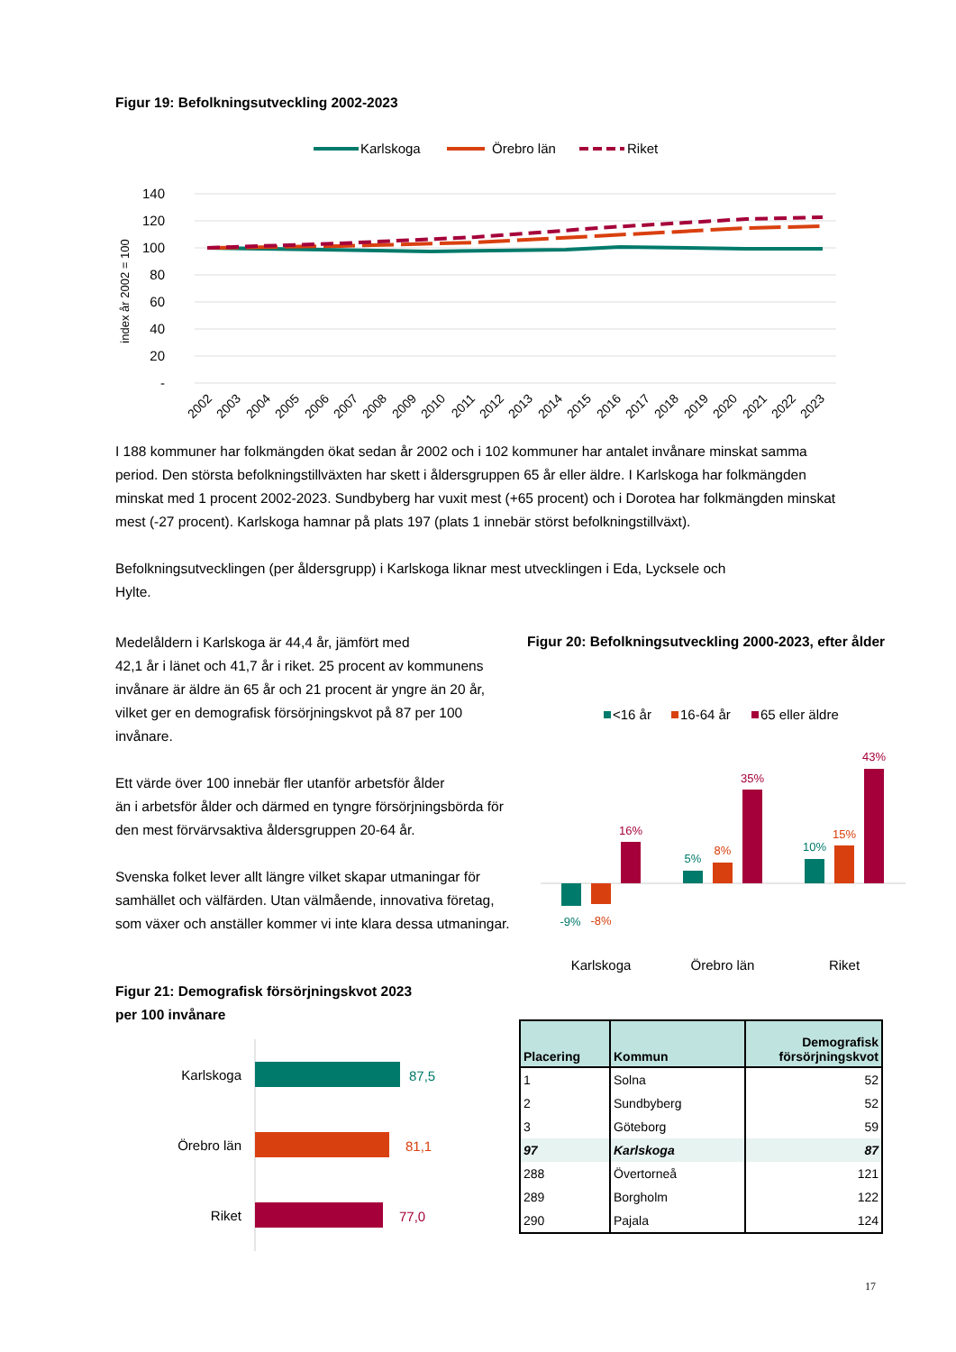Figur 19: Befolkningsutveckling 2002-2023
Karlskoga
Örebro län
Riket
140
120
100
80
60
40
20
-
index år 2002 = 100
2002
2003
2004
2005
2006
2007
2008
2009
2010
2011
2012
2013
2014
2015
2016
2017
2018
2019
2020
2021
2022
2023
I 188 kommuner har folkmängden ökat sedan år 2002 och i 102 kommuner har antalet invånare minskat samma period. Den största befolkningstillväxten har skett i åldersgruppen 65 år eller äldre. I Karlskoga har folkmängden minskat med 1 procent 2002-2023. Sundbyberg har vuxit mest (+65 procent) och i Dorotea har folkmängden minskat mest (-27 procent). Karlskoga hamnar på plats 197 (plats 1 innebär störst befolkningstillväxt).
Befolkningsutvecklingen (per åldersgrupp) i Karlskoga liknar mest utvecklingen i Eda, Lycksele och
Hylte.
Medelåldern i Karlskoga är 44,4 år, jämfört med
42,1 år i länet och 41,7 år i riket. 25 procent av kommunens invånare är äldre än 65 år och 21 procent är yngre än 20 år, vilket ger en demografisk försörjningskvot på 87 per 100 invånare.
Ett värde över 100 innebär fler utanför arbetsför ålder
än i arbetsför ålder och därmed en tyngre försörjningsbörda för den mest förvärvsaktiva åldersgruppen 20-64 år.
Svenska folket lever allt längre vilket skapar utmaningar för samhället och välfärden. Utan välmående, innovativa företag, som växer och anställer kommer vi inte klara dessa utmaningar.
Figur 20: Befolkningsutveckling 2000-2023, efter ålder
<16 år
16-64 år
65 eller äldre
-9%
-8%
16%
5%
8%
35%
10%
15%
43%
Karlskoga
Örebro län
Riket
Figur 21: Demografisk försörjningskvot 2023
per 100 invånare
Karlskoga
Örebro län
Riket
87,5
81,1
77,0
| Placering | Kommun | Demografisk försörjningskvot |
| --- | --- | --- |
| 1 | Solna | 52 |
| 2 | Sundbyberg | 52 |
| 3 | Göteborg | 59 |
| 97 | Karlskoga | 87 |
| 288 | Övertorneå | 121 |
| 289 | Borgholm | 122 |
| 290 | Pajala | 124 |
17